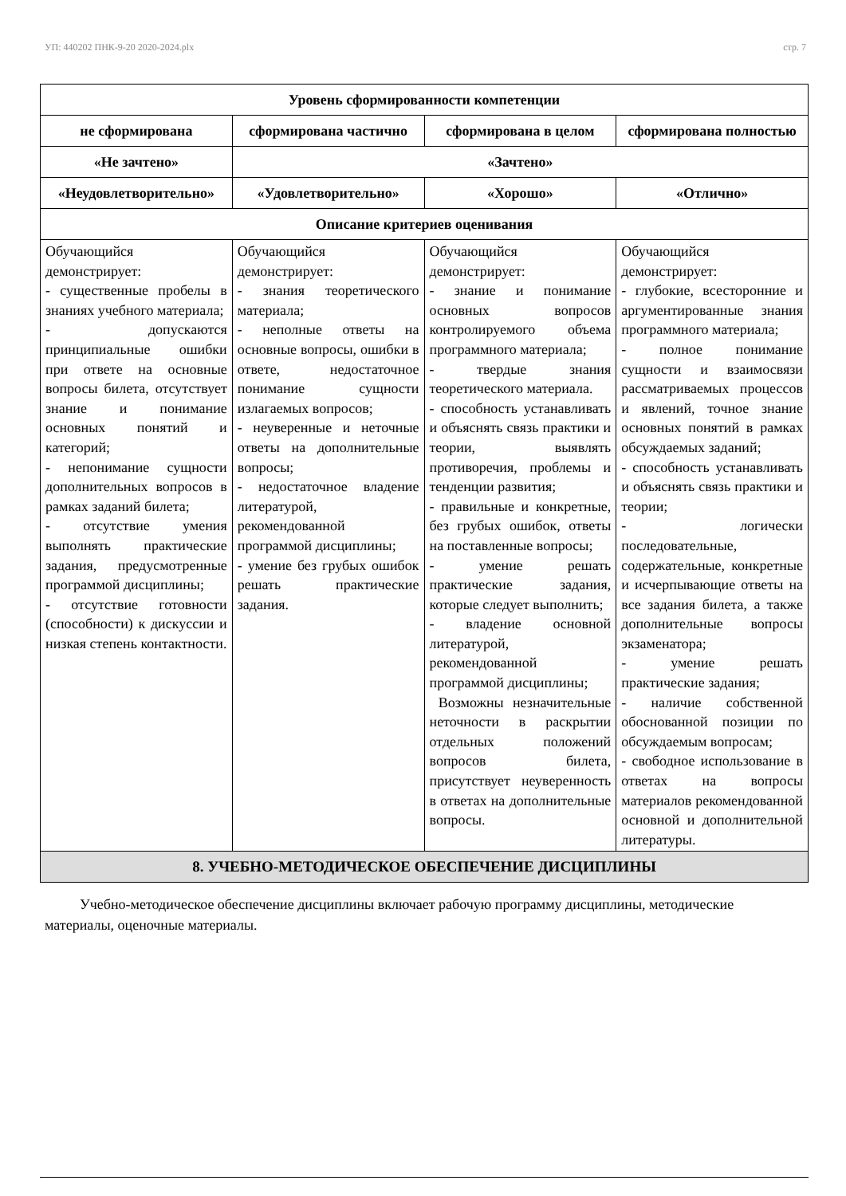УП: 440202 ПНК-9-20 2020-2024.plx стр. 7
| Уровень сформированности компетенции | | | |
| --- | --- | --- | --- |
| не сформирована | сформирована частично | сформирована в целом | сформирована полностью |
| «Не зачтено» | «Зачтено» | | |
| «Неудовлетворительно» | «Удовлетворительно» | «Хорошо» | «Отлично» |
| Описание критериев оценивания | | | |
| Обучающийся демонстрирует: - существенные пробелы в знаниях учебного материала; - допускаются принципиальные ошибки при ответе на основные вопросы билета, отсутствует знание и понимание основных понятий и категорий; - непонимание сущности дополнительных вопросов в рамках заданий билета; - отсутствие умения выполнять практические задания, предусмотренные программой дисциплины; - отсутствие готовности (способности) к дискуссии и низкая степень контактности. | Обучающийся демонстрирует: - знания теоретического материала; - неполные ответы на основные вопросы, ошибки в ответе, недостаточное понимание сущности излагаемых вопросов; - неуверенные и неточные ответы на дополнительные вопросы; - недостаточное владение литературой, рекомендованной программой дисциплины; - умение без грубых ошибок решать практические задания. | Обучающийся демонстрирует: - знание и понимание основных вопросов контролируемого объема программного материала; - твердые знания теоретического материала. - способность устанавливать и объяснять связь практики и теории, выявлять противоречия, проблемы и тенденции развития; - правильные и конкретные, без грубых ошибок, ответы на поставленные вопросы; - умение решать практические задания, которые следует выполнить; - владение основной литературой, рекомендованной программой дисциплины; Возможны незначительные неточности в раскрытии отдельных положений вопросов билета, присутствует неуверенность в ответах на дополнительные вопросы. | Обучающийся демонстрирует: - глубокие, всесторонние и аргументированные знания программного материала; - полное понимание сущности и взаимосвязи рассматриваемых процессов и явлений, точное знание основных понятий в рамках обсуждаемых заданий; - способность устанавливать и объяснять связь практики и теории; - логически последовательные, содержательные, конкретные и исчерпывающие ответы на все задания билета, а также дополнительные вопросы экзаменатора; - умение решать практические задания; - наличие собственной обоснованной позиции по обсуждаемым вопросам; - свободное использование в ответах на вопросы материалов рекомендованной основной и дополнительной литературы. |
| 8. УЧЕБНО-МЕТОДИЧЕСКОЕ ОБЕСПЕЧЕНИЕ ДИСЦИПЛИНЫ | | | |
Учебно-методическое обеспечение дисциплины включает рабочую программу дисциплины, методические материалы, оценочные материалы.